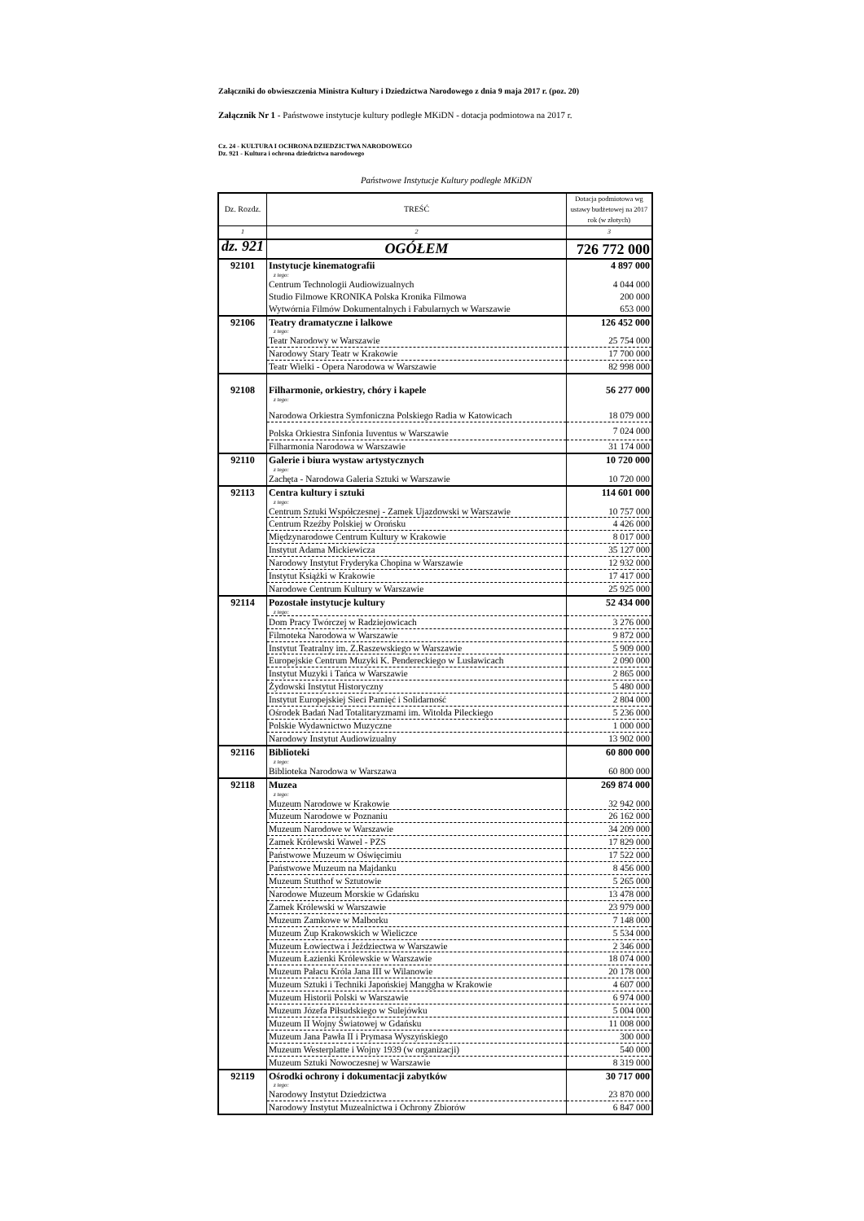Załączniki do obwieszczenia Ministra Kultury i Dziedzictwa Narodowego z dnia 9 maja 2017 r. (poz. 20)
Załącznik Nr 1 - Państwowe instytucje kultury podległe MKiDN - dotacja podmiotowa na 2017 r.
Cz. 24 - KULTURA I OCHRONA DZIEDZICTWA NARODOWEGO
Dz. 921 - Kultura i ochrona dziedzictwa narodowego
Państwowe Instytucje Kultury podległe MKiDN
| Dz. Rozdz. | TREŚĆ | Dotacja podmiotowa wg ustawy budżetowej na 2017 rok (w złotych) |
| 1 | 2 | 3 |
| dz. 921 | OGÓŁEM | 726 772 000 |
| 92101 | Instytucje kinematografii | 4 897 000 |
| | z tego: | |
| | Centrum Technologii Audiowizualnych | 4 044 000 |
| | Studio Filmowe KRONIKA Polska Kronika Filmowa | 200 000 |
| | Wytwórnia Filmów Dokumentalnych i Fabularnych w Warszawie | 653 000 |
| 92106 | Teatry dramatyczne i lalkowe | 126 452 000 |
| | z tego: | |
| | Teatr Narodowy w Warszawie | 25 754 000 |
| | Narodowy Stary Teatr w Krakowie | 17 700 000 |
| | Teatr Wielki - Opera Narodowa w Warszawie | 82 998 000 |
| 92108 | Filharmonie, orkiestry, chóry i kapele | 56 277 000 |
| | z tego: | |
| | Narodowa Orkiestra Symfoniczna Polskiego Radia w Katowicach | 18 079 000 |
| | Polska Orkiestra Sinfonia Iuventus w Warszawie | 7 024 000 |
| | Filharmonia Narodowa w Warszawie | 31 174 000 |
| 92110 | Galerie i biura wystaw artystycznych | 10 720 000 |
| | z tego: | |
| | Zachęta - Narodowa Galeria Sztuki w Warszawie | 10 720 000 |
| 92113 | Centra kultury i sztuki | 114 601 000 |
| | z tego: | |
| | Centrum Sztuki Współczesnej - Zamek Ujazdowski w Warszawie | 10 757 000 |
| | Centrum Rzeźby Polskiej w Orońsku | 4 426 000 |
| | Międzynarodowe Centrum Kultury w Krakowie | 8 017 000 |
| | Instytut Adama Mickiewicza | 35 127 000 |
| | Narodowy Instytut Fryderyka Chopina w Warszawie | 12 932 000 |
| | Instytut Książki w Krakowie | 17 417 000 |
| | Narodowe Centrum Kultury w Warszawie | 25 925 000 |
| 92114 | Pozostałe instytucje kultury | 52 434 000 |
| | z tego: | |
| | Dom Pracy Twórczej w Radziejowicach | 3 276 000 |
| | Filmoteka Narodowa w Warszawie | 9 872 000 |
| | Instytut Teatralny im. Z.Raszewskiego w Warszawie | 5 909 000 |
| | Europejskie Centrum Muzyki K. Pendereckiego w Lusławicach | 2 090 000 |
| | Instytut Muzyki i Tańca w Warszawie | 2 865 000 |
| | Żydowski Instytut Historyczny | 5 480 000 |
| | Instytut Europejskiej Sieci Pamięć i Solidarność | 2 804 000 |
| | Ośrodek Badań Nad Totalitaryzmami im. Witolda Pileckiego | 5 236 000 |
| | Polskie Wydawnictwo Muzyczne | 1 000 000 |
| | Narodowy Instytut Audiowizualny | 13 902 000 |
| 92116 | Biblioteki | 60 800 000 |
| | z tego: | |
| | Biblioteka Narodowa w Warszawa | 60 800 000 |
| 92118 | Muzea | 269 874 000 |
| | z tego: | |
| | Muzeum Narodowe w Krakowie | 32 942 000 |
| | Muzeum Narodowe w Poznaniu | 26 162 000 |
| | Muzeum Narodowe w Warszawie | 34 209 000 |
| | Zamek Królewski Wawel - PZS | 17 829 000 |
| | Państwowe Muzeum w Oświęcimiu | 17 522 000 |
| | Państwowe Muzeum na Majdanku | 8 456 000 |
| | Muzeum Stutthof w Sztutowie | 5 265 000 |
| | Narodowe Muzeum Morskie w Gdańsku | 13 478 000 |
| | Zamek Królewski w Warszawie | 23 979 000 |
| | Muzeum Zamkowe w Malborku | 7 148 000 |
| | Muzeum Żup Krakowskich w Wieliczce | 5 534 000 |
| | Muzeum Łowiectwa i Jeździectwa w Warszawie | 2 346 000 |
| | Muzeum Łazienki Królewskie w Warszawie | 18 074 000 |
| | Muzeum Pałacu Króla Jana III w Wilanowie | 20 178 000 |
| | Muzeum Sztuki i Techniki Japońskiej Manggha w Krakowie | 4 607 000 |
| | Muzeum Historii Polski w Warszawie | 6 974 000 |
| | Muzeum Józefa Piłsudskiego w Sulejówku | 5 004 000 |
| | Muzeum II Wojny Światowej w Gdańsku | 11 008 000 |
| | Muzeum Jana Pawła II i Prymasa Wyszyńskiego | 300 000 |
| | Muzeum Westerplatte i Wojny 1939 (w organizacji) | 540 000 |
| | Muzeum Sztuki Nowoczesnej w Warszawie | 8 319 000 |
| 92119 | Ośrodki ochrony i dokumentacji zabytków | 30 717 000 |
| | z tego: | |
| | Narodowy Instytut Dziedzictwa | 23 870 000 |
| | Narodowy Instytut Muzealnictwa i Ochrony Zbiorów | 6 847 000 |